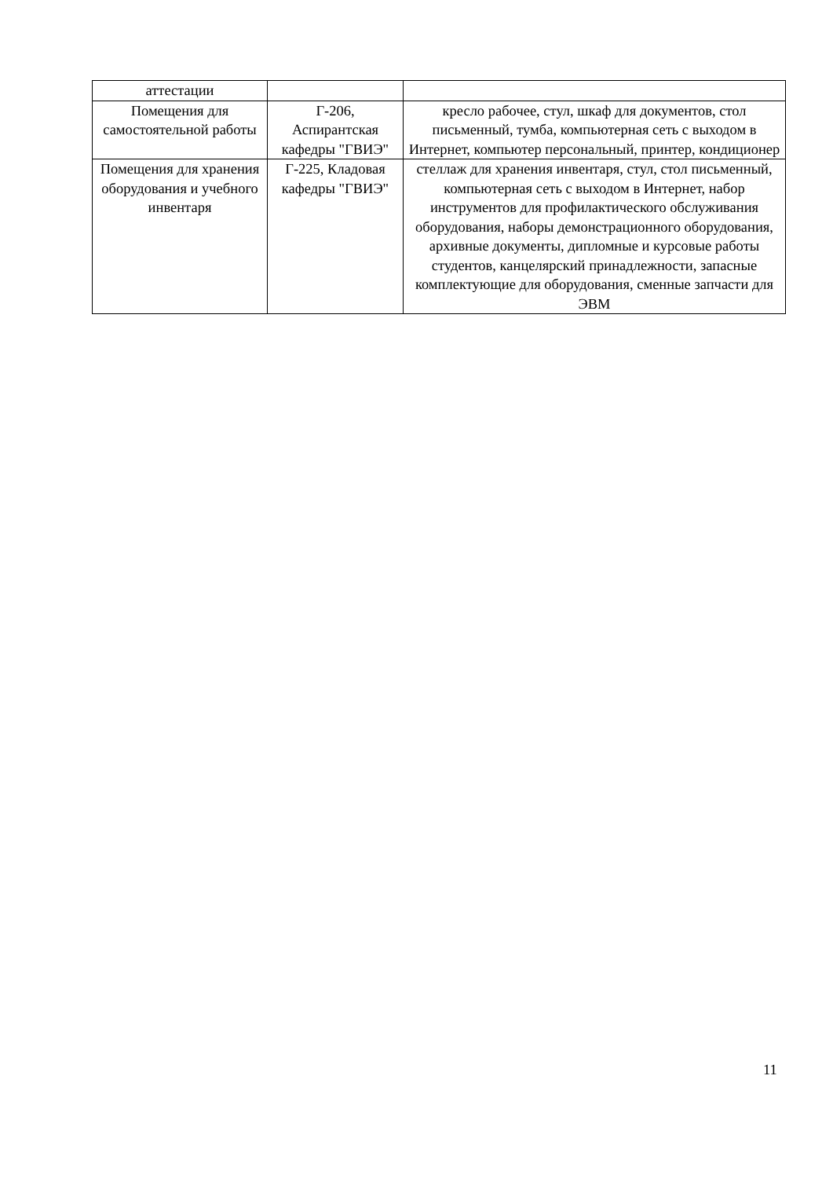| аттестации | | |
| Помещения для самостоятельной работы | Г-206, Аспирантская кафедры "ГВИЭ" | кресло рабочее, стул, шкаф для документов, стол письменный, тумба, компьютерная сеть с выходом в Интернет, компьютер персональный, принтер, кондиционер |
| Помещения для хранения оборудования и учебного инвентаря | Г-225, Кладовая кафедры "ГВИЭ" | стеллаж для хранения инвентаря, стул, стол письменный, компьютерная сеть с выходом в Интернет, набор инструментов для профилактического обслуживания оборудования, наборы демонстрационного оборудования, архивные документы, дипломные и курсовые работы студентов, канцелярский принадлежности, запасные комплектующие для оборудования, сменные запчасти для ЭВМ |
11